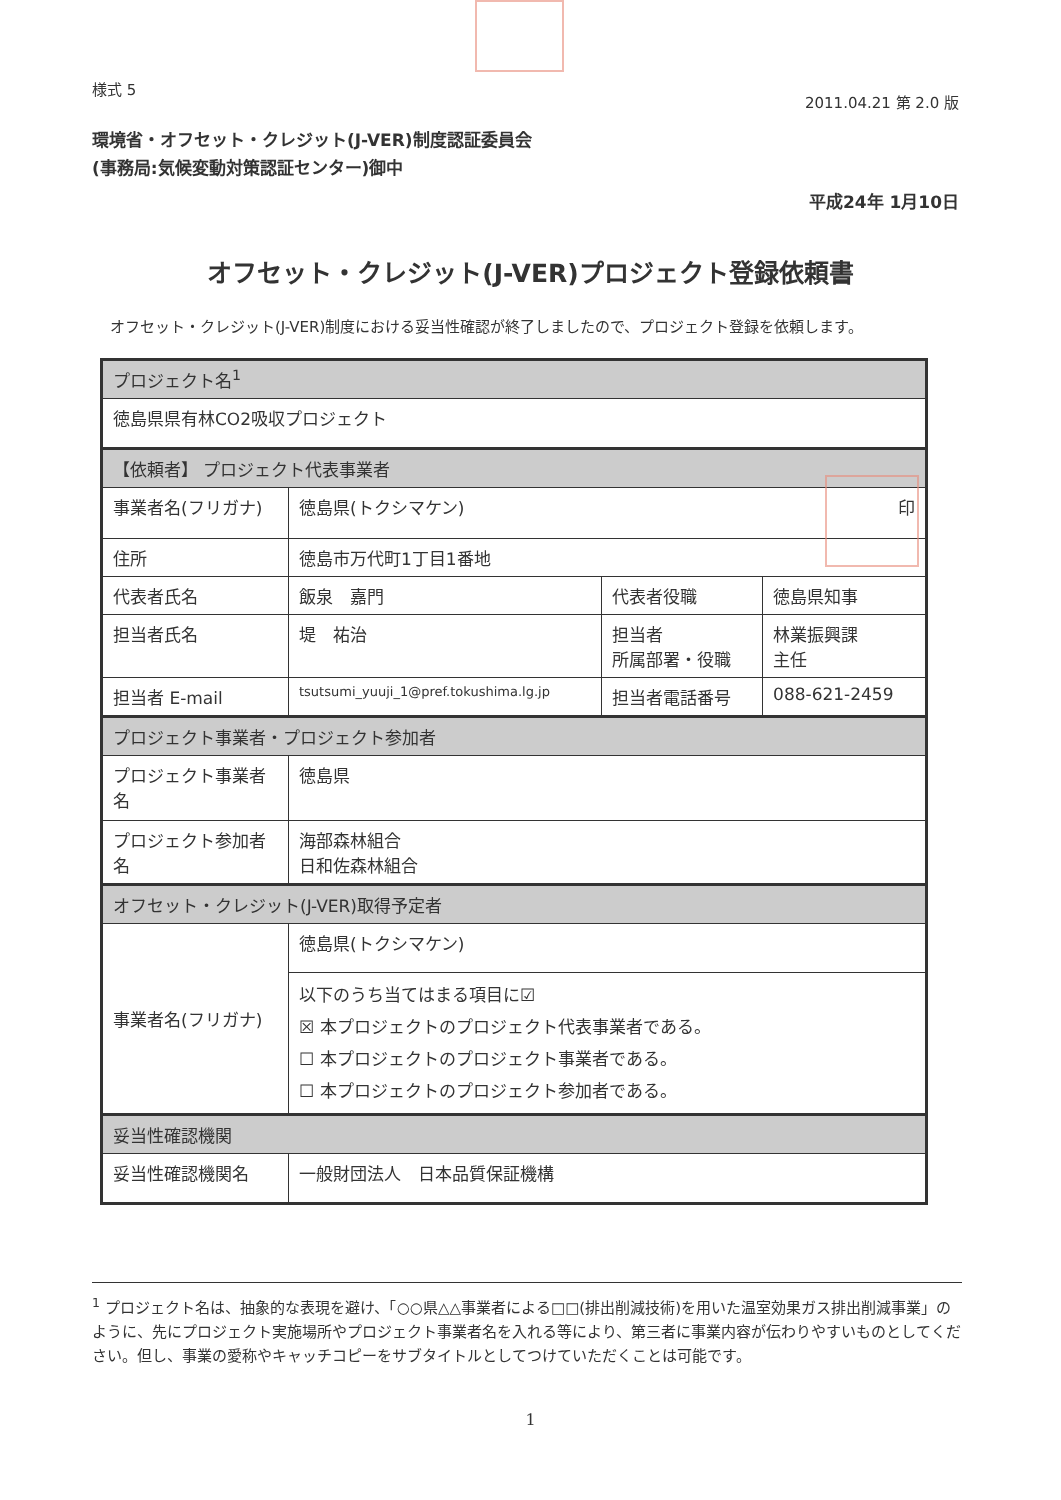様式 5
2011.04.21 第 2.0 版
環境省・オフセット・クレジット(J-VER)制度認証委員会
(事務局:気候変動対策認証センター)御中
平成24年 1月10日
オフセット・クレジット(J-VER)プロジェクト登録依頼書
オフセット・クレジット(J-VER)制度における妥当性確認が終了しましたので、プロジェクト登録を依頼します。
| プロジェクト名<sup>1</sup> | | | |
| --- | --- | --- | --- |
| 徳島県県有林CO2吸収プロジェクト | | | |
| 【依頼者】 プロジェクト代表事業者 | | | |
| 事業者名(フリガナ) | 徳島県(トクシマケン) 印 | | |
| 住所 | 徳島市万代町1丁目1番地 | | |
| 代表者氏名 | 飯泉 嘉門 | 代表者役職 | 徳島県知事 |
| 担当者氏名 | 堤 祐治 | 担当者 所属部署・役職 | 林業振興課 主任 |
| 担当者 E-mail | tsutsumi_yuuji_1@pref.tokushima.lg.jp | 担当者電話番号 | 088-621-2459 |
| プロジェクト事業者・プロジェクト参加者 | | | |
| プロジェクト事業者名 | 徳島県 | | |
| プロジェクト参加者名 | 海部森林組合 日和佐森林組合 | | |
| オフセット・クレジット(J-VER)取得予定者 | | | |
| 事業者名(フリガナ) | 徳島県(トクシマケン) | | |
| | 以下のうち当てはまる項目に☑ ☒ 本プロジェクトのプロジェクト代表事業者である。 ☐ 本プロジェクトのプロジェクト事業者である。 ☐ 本プロジェクトのプロジェクト参加者である。 | | |
| 妥当性確認機関 | | | |
| 妥当性確認機関名 | 一般財団法人 日本品質保証機構 | | |
<sup>1</sup> プロジェクト名は、抽象的な表現を避け、「○○県△△事業者による□□(排出削減技術)を用いた温室効果ガス排出削減事業」のように、先にプロジェクト実施場所やプロジェクト事業者名を入れる等により、第三者に事業内容が伝わりやすいものとしてください。但し、事業の愛称やキャッチコピーをサブタイトルとしてつけていただくことは可能です。
1